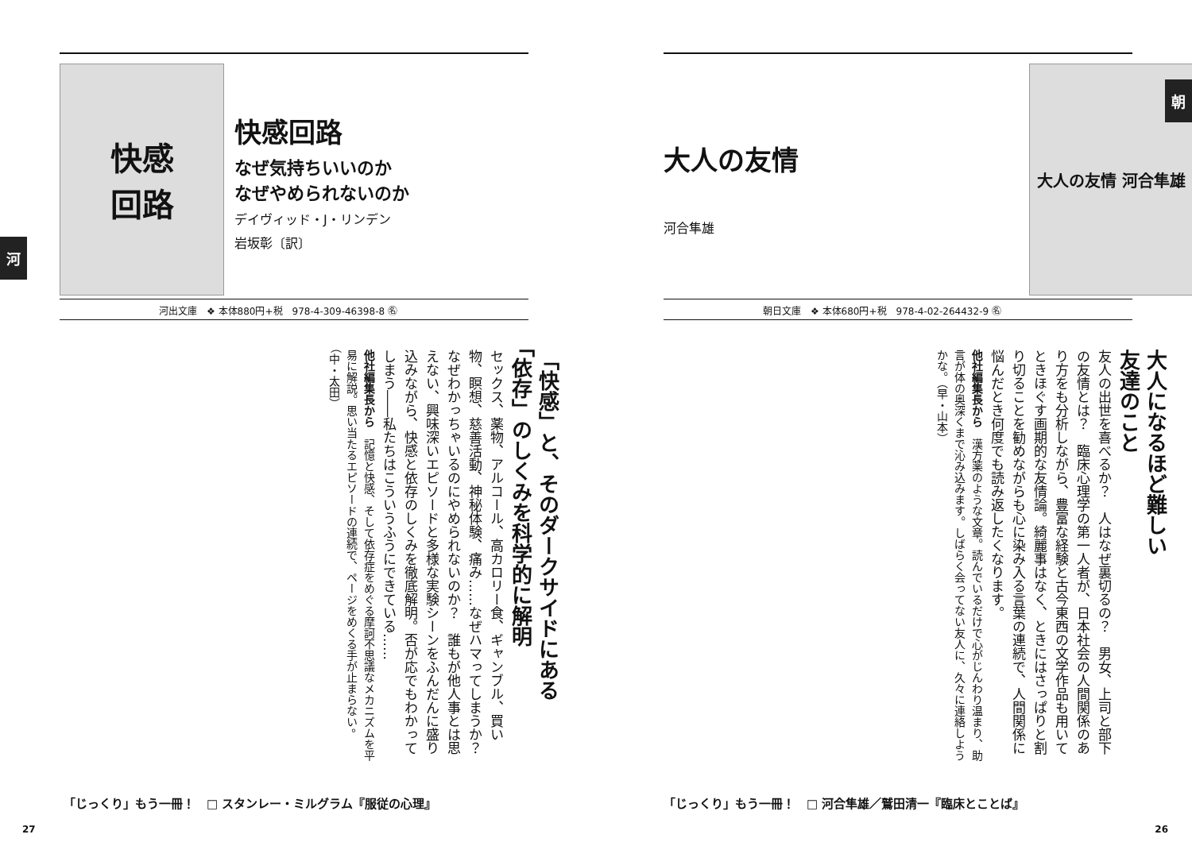快感
回路
快感回路
なぜ気持ちいいのか
なぜやめられないのか
デイヴィッド・J・リンデン
岩坂彰〔訳〕
河
河出文庫　❖ 本体880円+税　978-4-309-46398-8 ㊔
「快感」と、そのダークサイドにある
「依存」のしくみを科学的に解明
セックス、薬物、アルコール、高カロリー食、ギャンブル、買い物、瞑想、慈善活動、神秘体験、痛み……なぜハマってしまうか？　なぜわかっちゃいるのにやめられないのか？　誰もが他人事とは思えない、興味深いエピソードと多様な実験シーンをふんだんに盛り込みながら、快感と依存のしくみを徹底解明。否が応でもわかってしまう――私たちはこういうふうにできている……
他社編集長から　記憶と快感、そして依存症をめぐる摩訶不思議なメカニズムを平易に解説。思い当たるエピソードの連続で、ページをめくる手が止まらない。（中・太田）
「じっくり」もう一冊！　□ スタンレー・ミルグラム『服従の心理』
27
大人の友情
河合隼雄
大人の友情 河合隼雄
朝
朝日文庫　❖ 本体680円+税　978-4-02-264432-9 ㊔
大人になるほど難しい
友達のこと
友人の出世を喜べるか？　人はなぜ裏切るの？　男女、上司と部下の友情とは？　臨床心理学の第一人者が、日本社会の人間関係のあり方をも分析しながら、豊富な経験と古今東西の文学作品も用いてときほぐす画期的な友情論。綺麗事はなく、ときにはさっぱりと割り切ることを勧めながらも心に染み入る言葉の連続で、人間関係に悩んだとき何度でも読み返したくなります。
他社編集長から　漢方薬のような文章。読んでいるだけで心がじんわり温まり、助言が体の奥深くまで沁み込みます。しばらく会ってない友人に、久々に連絡しようかな。（早・山本）
「じっくり」もう一冊！　□ 河合隼雄／鷲田清一『臨床とことば』
26